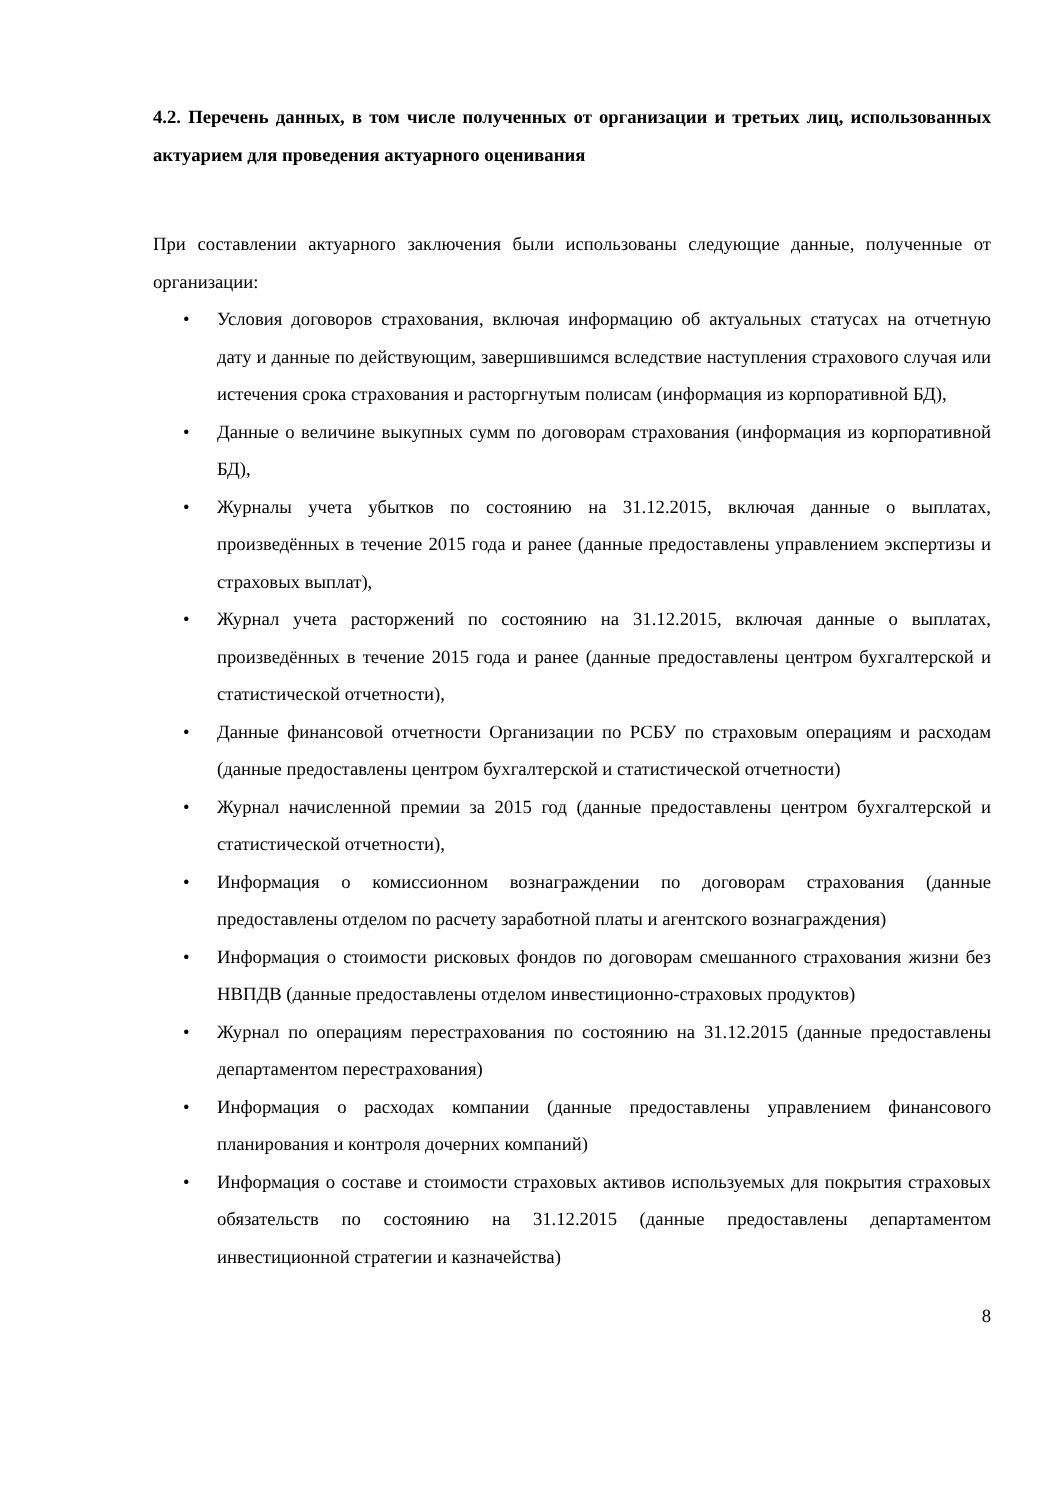4.2. Перечень данных, в том числе полученных от организации и третьих лиц, использованных актуарием для проведения актуарного оценивания
При составлении актуарного заключения были использованы следующие данные, полученные от организации:
• Условия договоров страхования, включая информацию об актуальных статусах на отчетную дату и данные по действующим, завершившимся вследствие наступления страхового случая или истечения срока страхования и расторгнутым полисам (информация из корпоративной БД),
• Данные о величине выкупных сумм по договорам страхования (информация из корпоративной БД),
• Журналы учета убытков по состоянию на 31.12.2015, включая данные о выплатах, произведённых в течение 2015 года и ранее (данные предоставлены управлением экспертизы и страховых выплат),
• Журнал учета расторжений по состоянию на 31.12.2015, включая данные о выплатах, произведённых в течение 2015 года и ранее (данные предоставлены центром бухгалтерской и статистической отчетности),
• Данные финансовой отчетности Организации по РСБУ по страховым операциям и расходам (данные предоставлены центром бухгалтерской и статистической отчетности)
• Журнал начисленной премии за 2015 год (данные предоставлены центром бухгалтерской и статистической отчетности),
• Информация о комиссионном вознаграждении по договорам страхования (данные предоставлены отделом по расчету заработной платы и агентского вознаграждения)
• Информация о стоимости рисковых фондов по договорам смешанного страхования жизни без НВПДВ (данные предоставлены отделом инвестиционно-страховых продуктов)
• Журнал по операциям перестрахования по состоянию на 31.12.2015 (данные предоставлены департаментом перестрахования)
• Информация о расходах компании (данные предоставлены управлением финансового планирования и контроля дочерних компаний)
• Информация о составе и стоимости страховых активов используемых для покрытия страховых обязательств по состоянию на 31.12.2015 (данные предоставлены департаментом инвестиционной стратегии и казначейства)
8